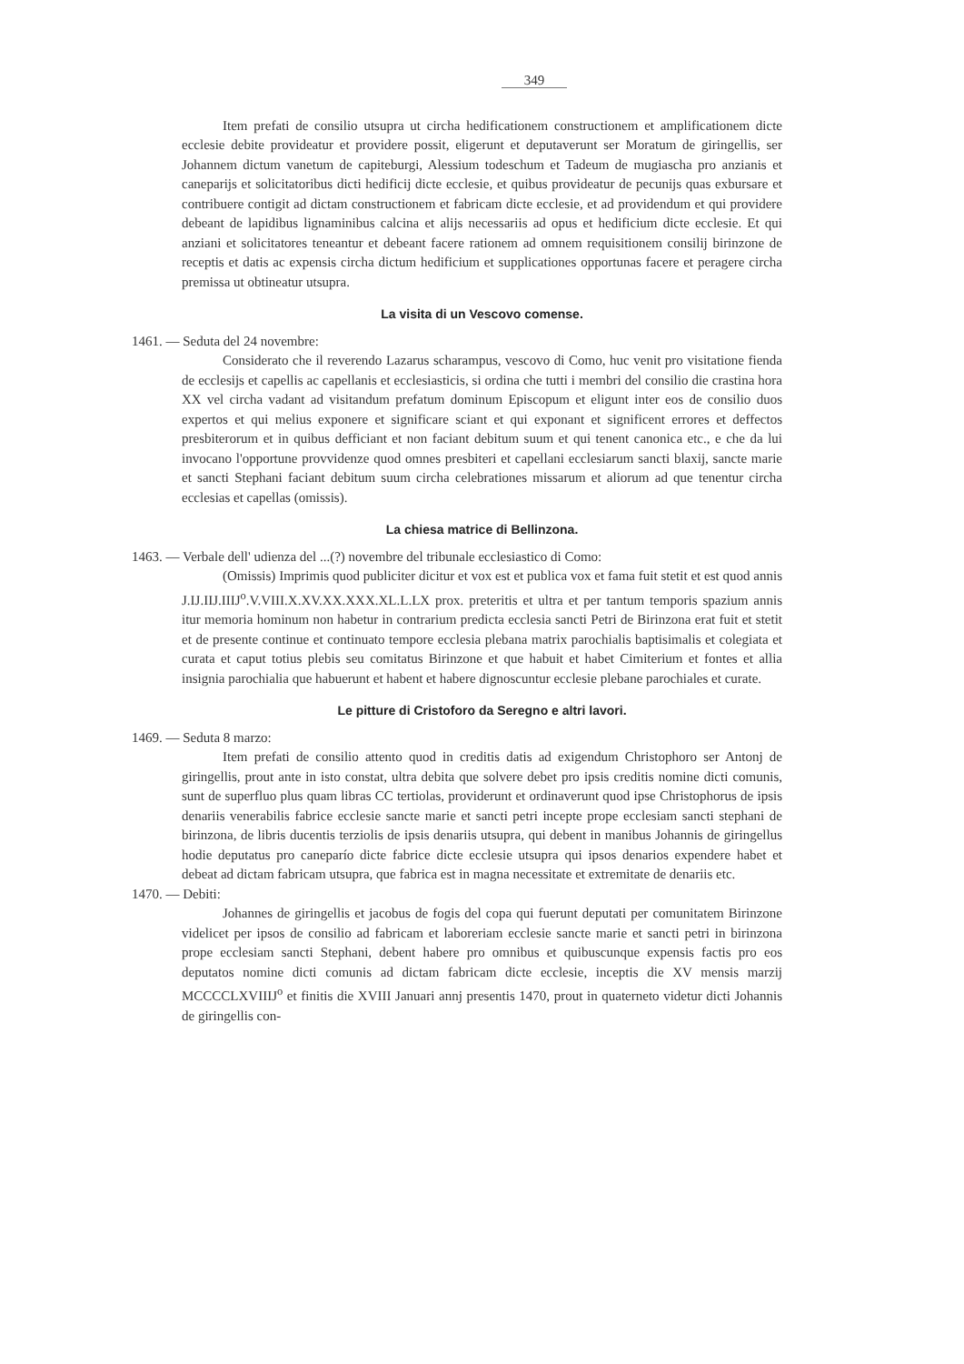349
Item prefati de consilio utsupra ut circha hedificationem constructionem et amplificationem dicte ecclesie debite provideatur et providere possit, eligerunt et deputaverunt ser Moratum de giringellis, ser Johannem dictum vanetum de capiteburgi, Alessium todeschum et Tadeum de mugiascha pro anzianis et caneparijs et solicitatoribus dicti hedificij dicte ecclesie, et quibus provideatur de pecunijs quas exbursare et contribuere contigit ad dictam constructionem et fabricam dicte ecclesie, et ad providendum et qui providere debeant de lapidibus lignaminibus calcina et alijs necessariis ad opus et hedificium dicte ecclesie. Et qui anziani et solicitatores teneantur et debeant facere rationem ad omnem requisitionem consilij birinzone de receptis et datis ac expensis circha dictum hedificium et supplicationes opportunas facere et peragere circha premissa ut obtineatur utsupra.
La visita di un Vescovo comense.
1461. — Seduta del 24 novembre:
Considerato che il reverendo Lazarus scharampus, vescovo di Como, huc venit pro visitatione fienda de ecclesijs et capellis ac capellanis et ecclesiasticis, si ordina che tutti i membri del consilio die crastina hora XX vel circha vadant ad visitandum prefatum dominum Episcopum et eligunt inter eos de consilio duos expertos et qui melius exponere et significare sciant et qui exponant et significent errores et deffectos presbiterorum et in quibus defficiant et non faciant debitum suum et qui tenent canonica etc., e che da lui invocano l'opportune provvidenze quod omnes presbiteri et capellani ecclesiarum sancti blaxij, sancte marie et sancti Stephani faciant debitum suum circha celebrationes missarum et aliorum ad que tenentur circha ecclesias et capellas (omissis).
La chiesa matrice di Bellinzona.
1463. — Verbale dell' udienza del ...(?) novembre del tribunale ecclesiastico di Como:
(Omissis) Imprimis quod publiciter dicitur et vox est et publica vox et fama fuit stetit et est quod annis J.IJ.IIJ.IIIJ<sup>o</sup>.V.VIII.X.XV.XX.XXX.XL.L.LX prox. preteritis et ultra et per tantum temporis spazium annis itur memoria hominum non habetur in contrarium predicta ecclesia sancti Petri de Birinzona erat fuit et stetit et de presente continue et continuato tempore ecclesia plebana matrix parochialis baptisimalis et colegiata et curata et caput totius plebis seu comitatus Birinzone et que habuit et habet Cimiterium et fontes et allia insignia parochialia que habuerunt et habent et habere dignoscuntur ecclesie plebane parochiales et curate.
Le pitture di Cristoforo da Seregno e altri lavori.
1469. — Seduta 8 marzo:
Item prefati de consilio attento quod in creditis datis ad exigendum Christophoro ser Antonj de giringellis, prout ante in isto constat, ultra debita que solvere debet pro ipsis creditis nomine dicti comunis, sunt de superfluo plus quam libras CC tertiolas, providerunt et ordinaverunt quod ipse Christophorus de ipsis denariis venerabilis fabrice ecclesie sancte marie et sancti petri incepte prope ecclesiam sancti stephani de birinzona, de libris ducentis terziolis de ipsis denariis utsupra, qui debent in manibus Johannis de giringellus hodie deputatus pro caneparío dicte fabrice dicte ecclesie utsupra qui ipsos denarios expendere habet et debeat ad dictam fabricam utsupra, que fabrica est in magna necessitate et extremitate de denariis etc.
1470. — Debiti:
Johannes de giringellis et jacobus de fogis del copa qui fuerunt deputati per comunitatem Birinzone videlicet per ipsos de consilio ad fabricam et laboreriam ecclesie sancte marie et sancti petri in birinzona prope ecclesiam sancti Stephani, debent habere pro omnibus et quibuscunque expensis factis pro eos deputatos nomine dicti comunis ad dictam fabricam dicte ecclesie, inceptis die XV mensis marzij MCCCCLXVIIIJ<sup>o</sup> et finitis die XVIII Januari annj presentis 1470, prout in quaterneto videtur dicti Johannis de giringellis con-